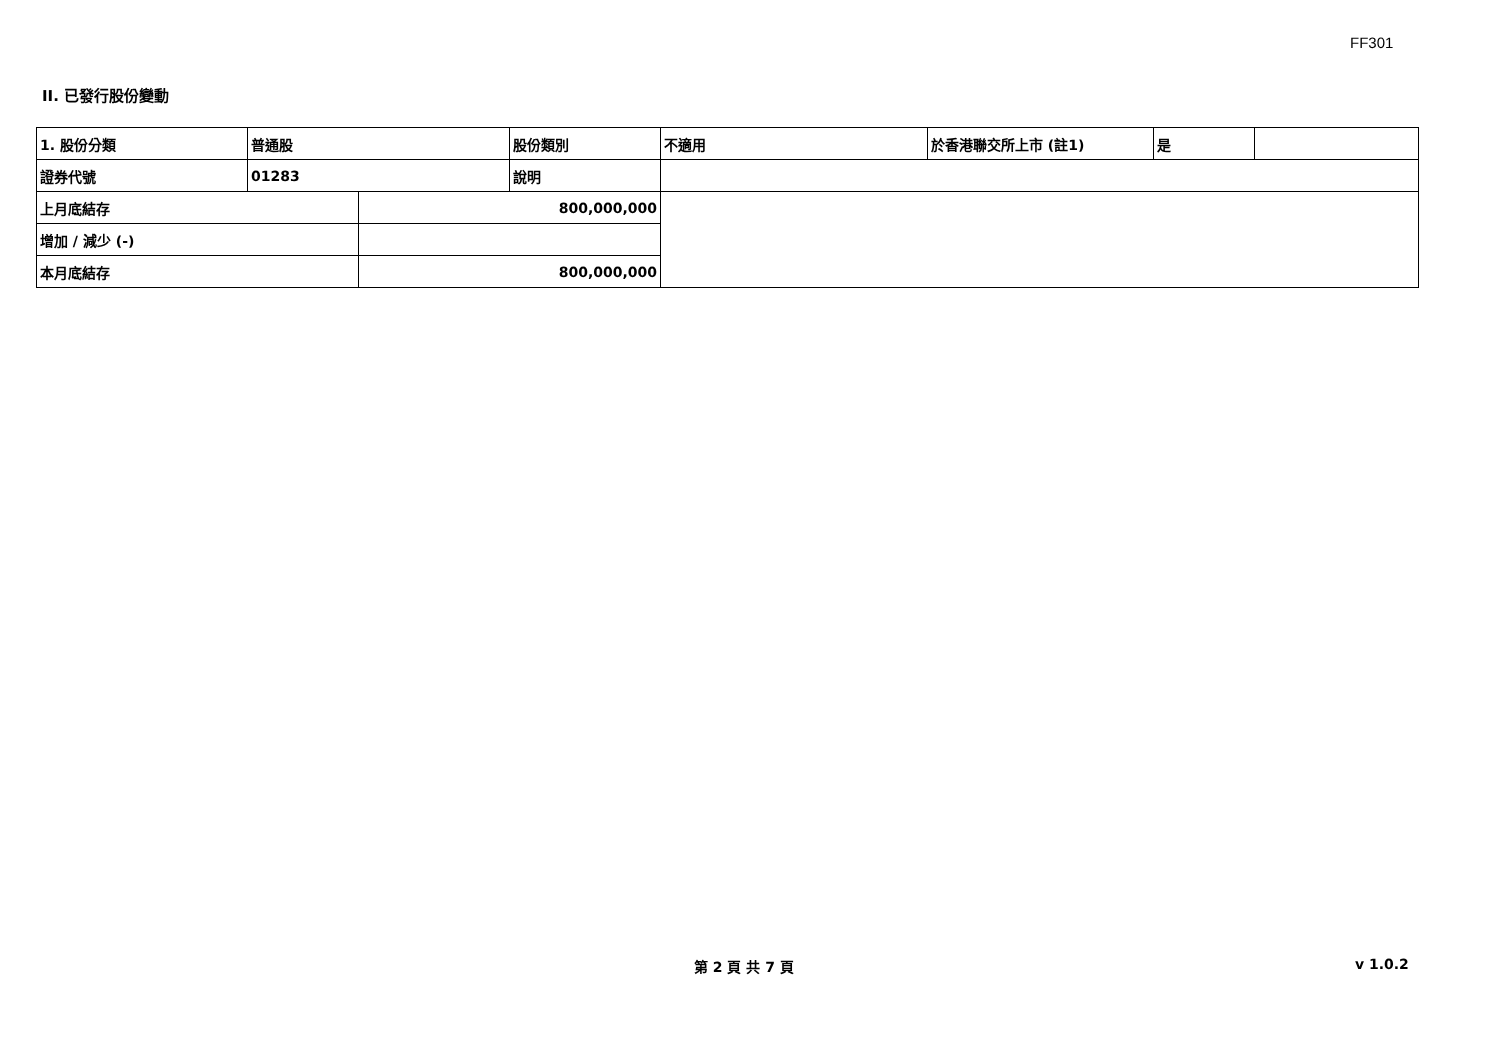FF301
II. 已發行股份變動
| 1. 股份分類 | 普通股 | | 股份類別 | 不適用 | 於香港聯交所上市 (註1) | 是 | |
| 證券代號 | 01283 | | 說明 | | | | |
| 上月底結存 | | 800,000,000 | | | | | |
| 增加 / 減少 (-) | | | | | | | |
| 本月底結存 | | 800,000,000 | | | | | |
第 2 頁 共 7 頁 v 1.0.2